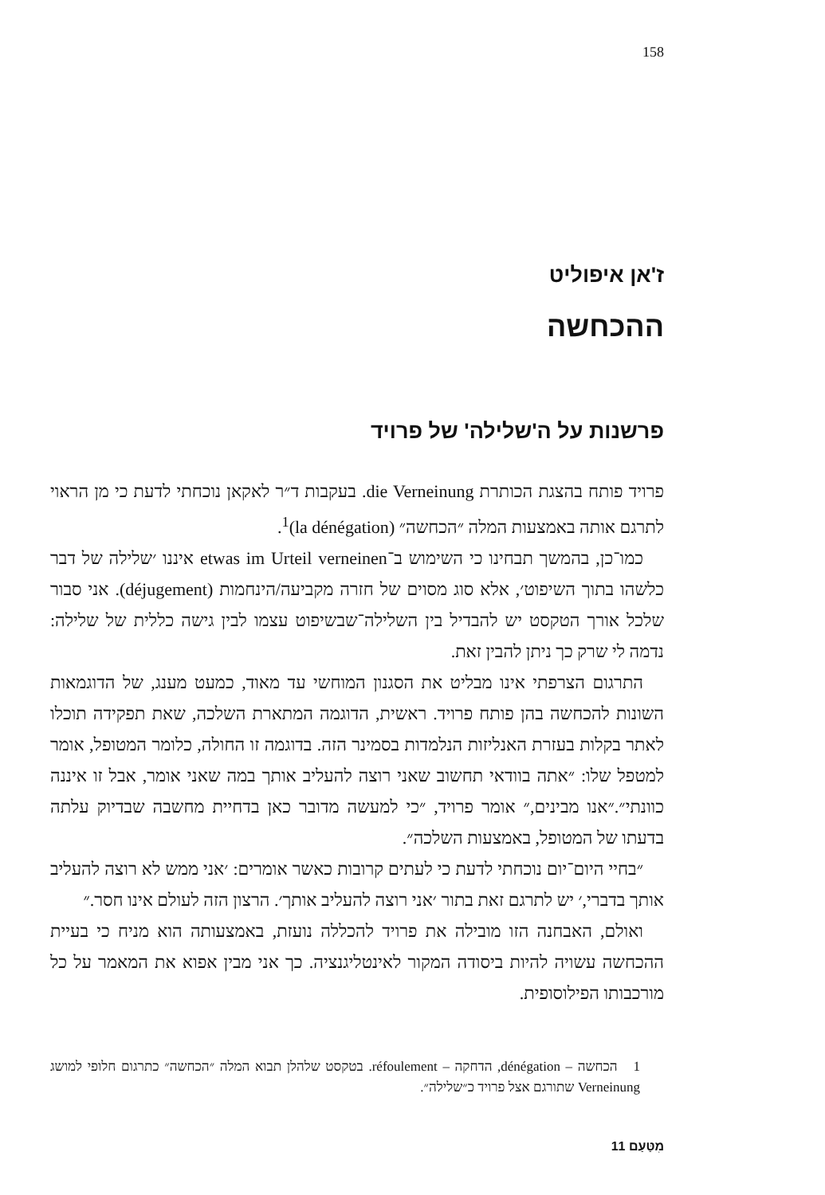158
ז'אן איפוליט
ההכחשה
פרשנות על ה'שלילה' של פרויד
פרויד פותח בהצגת הכותרת die Verneinung. בעקבות ד״ר לאקאן נוכחתי לדעת כי מן הראוי לתרגם אותה באמצעות המלה ״הכחשה״ (la dénégation)<sup>1</sup>.
כמו־כן, בהמשך תבחינו כי השימוש ב־etwas im Urteil verneinen איננו ׳שלילה של דבר כלשהו בתוך השיפוט׳, אלא סוג מסוים של חזרה מקביעה/הינחמות (déjugement). אני סבור שלכל אורך הטקסט יש להבדיל בין השלילה־שבשיפוט עצמו לבין גישה כללית של שלילה: נדמה לי שרק כך ניתן להבין זאת.
התרגום הצרפתי אינו מבליט את הסגנון המוחשי עד מאוד, כמעט מענג, של הדוגמאות השונות להכחשה בהן פותח פרויד. ראשית, הדוגמה המתארת השלכה, שאת תפקידה תוכלו לאתר בקלות בעזרת האנליזות הנלמדות בסמינר הזה. בדוגמה זו החולה, כלומר המטופל, אומר למטפל שלו: ״אתה בוודאי תחשוב שאני רוצה להעליב אותך במה שאני אומר, אבל זו איננה כוונתי״.״אנו מבינים,״ אומר פרויד, ״כי למעשה מדובר כאן בדחיית מחשבה שבדיוק עלתה בדעתו של המטופל, באמצעות השלכה״.
״בחיי היום־יום נוכחתי לדעת כי לעתים קרובות כאשר אומרים: ׳אני ממש לא רוצה להעליב אותך בדברי,׳ יש לתרגם זאת בתור ׳אני רוצה להעליב אותך׳. הרצון הזה לעולם אינו חסר.״
ואולם, האבחנה הזו מובילה את פרויד להכללה נועזת, באמצעותה הוא מניח כי בעיית ההכחשה עשויה להיות ביסודה המקור לאינטליגנציה. כך אני מבין אפוא את המאמר על כל מורכבותו הפילוסופית.
1 הכחשה – dénégation, הדחקה – réfoulement. בטקסט שלהלן תבוא המלה ״הכחשה״ כתרגום חלופי למושג Verneinung שתורגם אצל פרויד כ״שלילה״.
מִטַּעַם 11